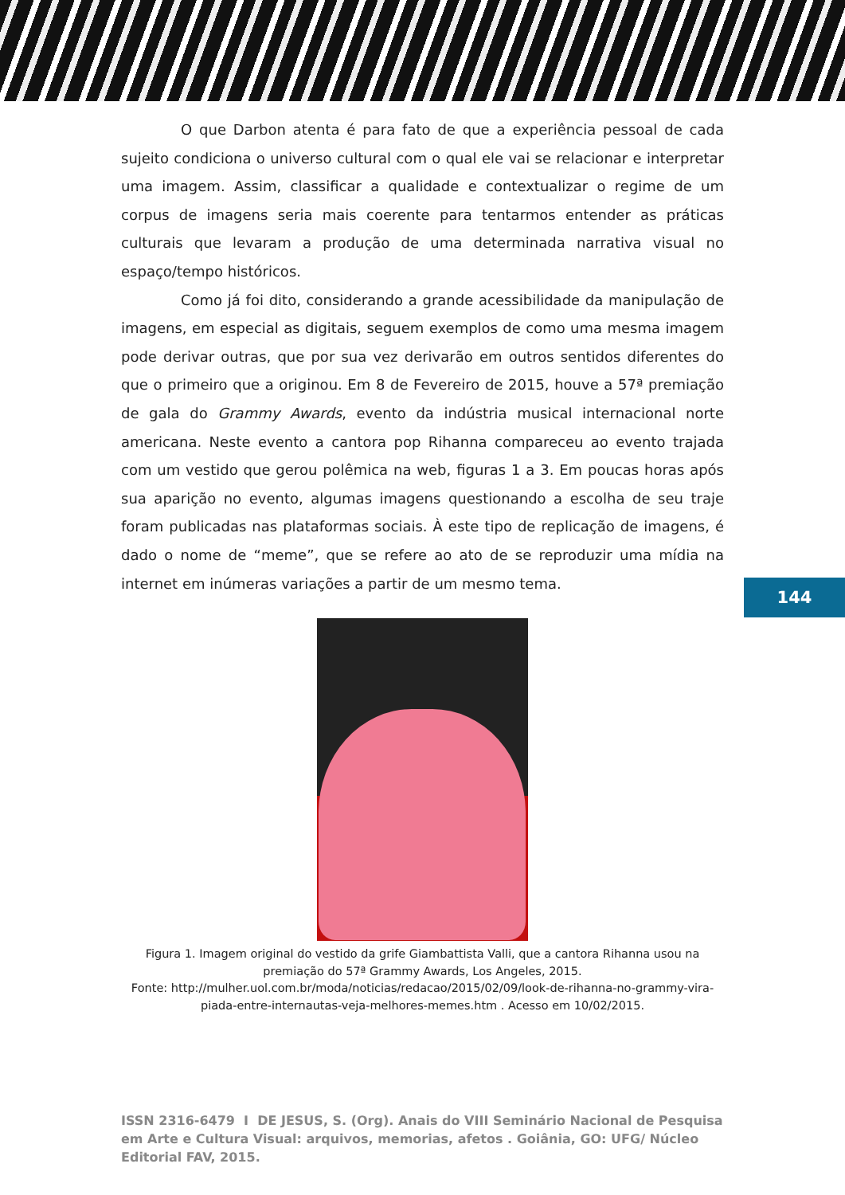O que Darbon atenta é para fato de que a experiência pessoal de cada sujeito condiciona o universo cultural com o qual ele vai se relacionar e interpretar uma imagem. Assim, classificar a qualidade e contextualizar o regime de um corpus de imagens seria mais coerente para tentarmos entender as práticas culturais que levaram a produção de uma determinada narrativa visual no espaço/tempo históricos.
Como já foi dito, considerando a grande acessibilidade da manipulação de imagens, em especial as digitais, seguem exemplos de como uma mesma imagem pode derivar outras, que por sua vez derivarão em outros sentidos diferentes do que o primeiro que a originou. Em 8 de Fevereiro de 2015, houve a 57ª premiação de gala do Grammy Awards, evento da indústria musical internacional norte americana. Neste evento a cantora pop Rihanna compareceu ao evento trajada com um vestido que gerou polêmica na web, figuras 1 a 3. Em poucas horas após sua aparição no evento, algumas imagens questionando a escolha de seu traje foram publicadas nas plataformas sociais. À este tipo de replicação de imagens, é dado o nome de “meme”, que se refere ao ato de se reproduzir uma mídia na internet em inúmeras variações a partir de um mesmo tema.
144
Figura 1. Imagem original do vestido da grife Giambattista Valli, que a cantora Rihanna usou na premiação do 57ª Grammy Awards, Los Angeles, 2015.
Fonte: http://mulher.uol.com.br/moda/noticias/redacao/2015/02/09/look-de-rihanna-no-grammy-vira-piada-entre-internautas-veja-melhores-memes.htm . Acesso em 10/02/2015.
ISSN 2316-6479 I DE JESUS, S. (Org). Anais do VIII Seminário Nacional de Pesquisa em Arte e Cultura Visual: arquivos, memorias, afetos . Goiânia, GO: UFG/ Núcleo Editorial FAV, 2015.